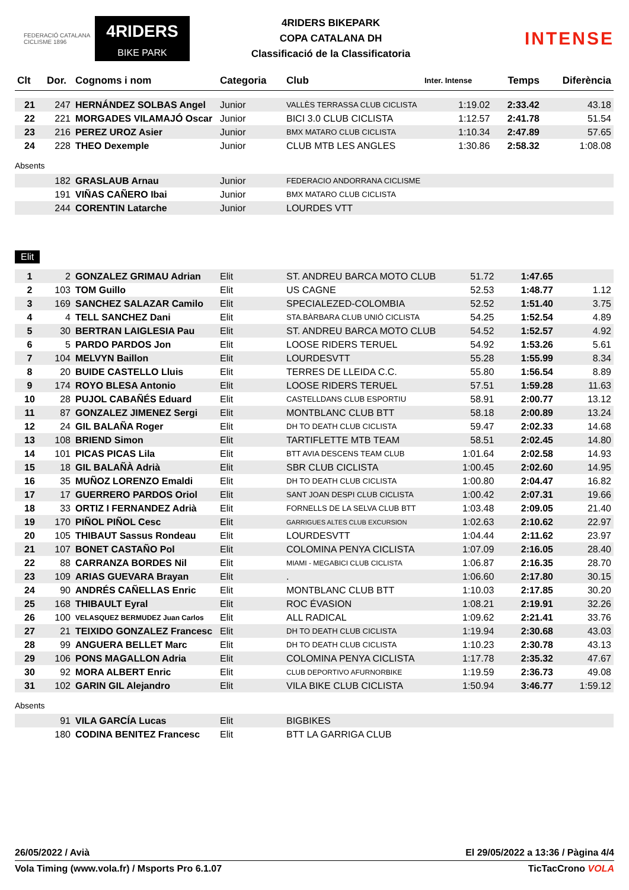FEDERACIÓ CATALANA CICLISME 1896
4RIDERS
BIKE PARK
4RIDERS BIKEPARK
COPA CATALANA DH
Classificació de la Classificatoria
INTENSE
| Clt | Dor. | Cognoms i nom | Categoria | Club | Inter. Intense | Temps | Diferència |
| --- | --- | --- | --- | --- | --- | --- | --- |
| 21 | 247 | HERNÁNDEZ SOLBAS Angel | Junior | VALLÈS TERRASSA CLUB CICLISTA | 1:19.02 | 2:33.42 | 43.18 |
| 22 | 221 | MORGADES VILAMAJÓ Oscar | Junior | BICI 3.0 CLUB CICLISTA | 1:12.57 | 2:41.78 | 51.54 |
| 23 | 216 | PEREZ UROZ Asier | Junior | BMX MATARO CLUB CICLISTA | 1:10.34 | 2:47.89 | 57.65 |
| 24 | 228 | THEO Dexemple | Junior | CLUB MTB LES ANGLES | 1:30.86 | 2:58.32 | 1:08.08 |
Absents
| | 182 | GRASLAUB Arnau | Junior | FEDERACIO ANDORRANA CICLISME | |
| | 191 | VIÑAS CAÑERO Ibai | Junior | BMX MATARO CLUB CICLISTA | |
| | 244 | CORENTIN Latarche | Junior | LOURDES VTT | |
Elit
| 1 | 2 | GONZALEZ GRIMAU Adrian | Elit | ST. ANDREU BARCA MOTO CLUB | 51.72 | 1:47.65 | |
| 2 | 103 | TOM Guillo | Elit | US CAGNE | 52.53 | 1:48.77 | 1.12 |
| 3 | 169 | SANCHEZ SALAZAR Camilo | Elit | SPECIALEZED-COLOMBIA | 52.52 | 1:51.40 | 3.75 |
| 4 | 4 | TELL SANCHEZ Dani | Elit | STA.BÀRBARA CLUB UNIÓ CICLISTA | 54.25 | 1:52.54 | 4.89 |
| 5 | 30 | BERTRAN LAIGLESIA Pau | Elit | ST. ANDREU BARCA MOTO CLUB | 54.52 | 1:52.57 | 4.92 |
| 6 | 5 | PARDO PARDOS Jon | Elit | LOOSE RIDERS TERUEL | 54.92 | 1:53.26 | 5.61 |
| 7 | 104 | MELVYN Baillon | Elit | LOURDESVTT | 55.28 | 1:55.99 | 8.34 |
| 8 | 20 | BUIDE CASTELLO Lluis | Elit | TERRES DE LLEIDA C.C. | 55.80 | 1:56.54 | 8.89 |
| 9 | 174 | ROYO BLESA Antonio | Elit | LOOSE RIDERS TERUEL | 57.51 | 1:59.28 | 11.63 |
| 10 | 28 | PUJOL CABAÑÉS Eduard | Elit | CASTELLDANS CLUB ESPORTIU | 58.91 | 2:00.77 | 13.12 |
| 11 | 87 | GONZALEZ JIMENEZ Sergi | Elit | MONTBLANC CLUB BTT | 58.18 | 2:00.89 | 13.24 |
| 12 | 24 | GIL BALAÑA Roger | Elit | DH TO DEATH CLUB CICLISTA | 59.47 | 2:02.33 | 14.68 |
| 13 | 108 | BRIEND Simon | Elit | TARTIFLETTE MTB TEAM | 58.51 | 2:02.45 | 14.80 |
| 14 | 101 | PICAS PICAS Lila | Elit | BTT AVIA DESCENS TEAM CLUB | 1:01.64 | 2:02.58 | 14.93 |
| 15 | 18 | GIL BALAÑÀ Adrià | Elit | SBR CLUB CICLISTA | 1:00.45 | 2:02.60 | 14.95 |
| 16 | 35 | MUÑOZ LORENZO Emaldi | Elit | DH TO DEATH CLUB CICLISTA | 1:00.80 | 2:04.47 | 16.82 |
| 17 | 17 | GUERRERO PARDOS Oriol | Elit | SANT JOAN DESPI CLUB CICLISTA | 1:00.42 | 2:07.31 | 19.66 |
| 18 | 33 | ORTIZ I FERNANDEZ Adrià | Elit | FORNELLS DE LA SELVA CLUB BTT | 1:03.48 | 2:09.05 | 21.40 |
| 19 | 170 | PIÑOL PIÑOL Cesc | Elit | GARRIGUES ALTES CLUB EXCURSION | 1:02.63 | 2:10.62 | 22.97 |
| 20 | 105 | THIBAUT Sassus Rondeau | Elit | LOURDESVTT | 1:04.44 | 2:11.62 | 23.97 |
| 21 | 107 | BONET CASTAÑO Pol | Elit | COLOMINA PENYA CICLISTA | 1:07.09 | 2:16.05 | 28.40 |
| 22 | 88 | CARRANZA BORDES Nil | Elit | MIAMI - MEGABICI CLUB CICLISTA | 1:06.87 | 2:16.35 | 28.70 |
| 23 | 109 | ARIAS GUEVARA Brayan | Elit | . | 1:06.60 | 2:17.80 | 30.15 |
| 24 | 90 | ANDRÉS CAÑELLAS Enric | Elit | MONTBLANC CLUB BTT | 1:10.03 | 2:17.85 | 30.20 |
| 25 | 168 | THIBAULT Eyral | Elit | ROC ÉVASION | 1:08.21 | 2:19.91 | 32.26 |
| 26 | 100 | VELASQUEZ BERMUDEZ Juan Carlos | Elit | ALL RADICAL | 1:09.62 | 2:21.41 | 33.76 |
| 27 | 21 | TEIXIDO GONZALEZ Francesc | Elit | DH TO DEATH CLUB CICLISTA | 1:19.94 | 2:30.68 | 43.03 |
| 28 | 99 | ANGUERA BELLET Marc | Elit | DH TO DEATH CLUB CICLISTA | 1:10.23 | 2:30.78 | 43.13 |
| 29 | 106 | PONS MAGALLON Adria | Elit | COLOMINA PENYA CICLISTA | 1:17.78 | 2:35.32 | 47.67 |
| 30 | 92 | MORA ALBERT Enric | Elit | CLUB DEPORTIVO AFURNORBIKE | 1:19.59 | 2:36.73 | 49.08 |
| 31 | 102 | GARIN GIL Alejandro | Elit | VILA BIKE CLUB CICLISTA | 1:50.94 | 3:46.77 | 1:59.12 |
Absents
| | 91 | VILA GARCÍA Lucas | Elit | BIGBIKES |
| | 180 | CODINA BENITEZ Francesc | Elit | BTT LA GARRIGA CLUB |
26/05/2022 / Avià El 29/05/2022 a 13:36 / Pàgina 4/4
Vola Timing (www.vola.fr) / Msports Pro 6.1.07 TicTacCrono VOLA